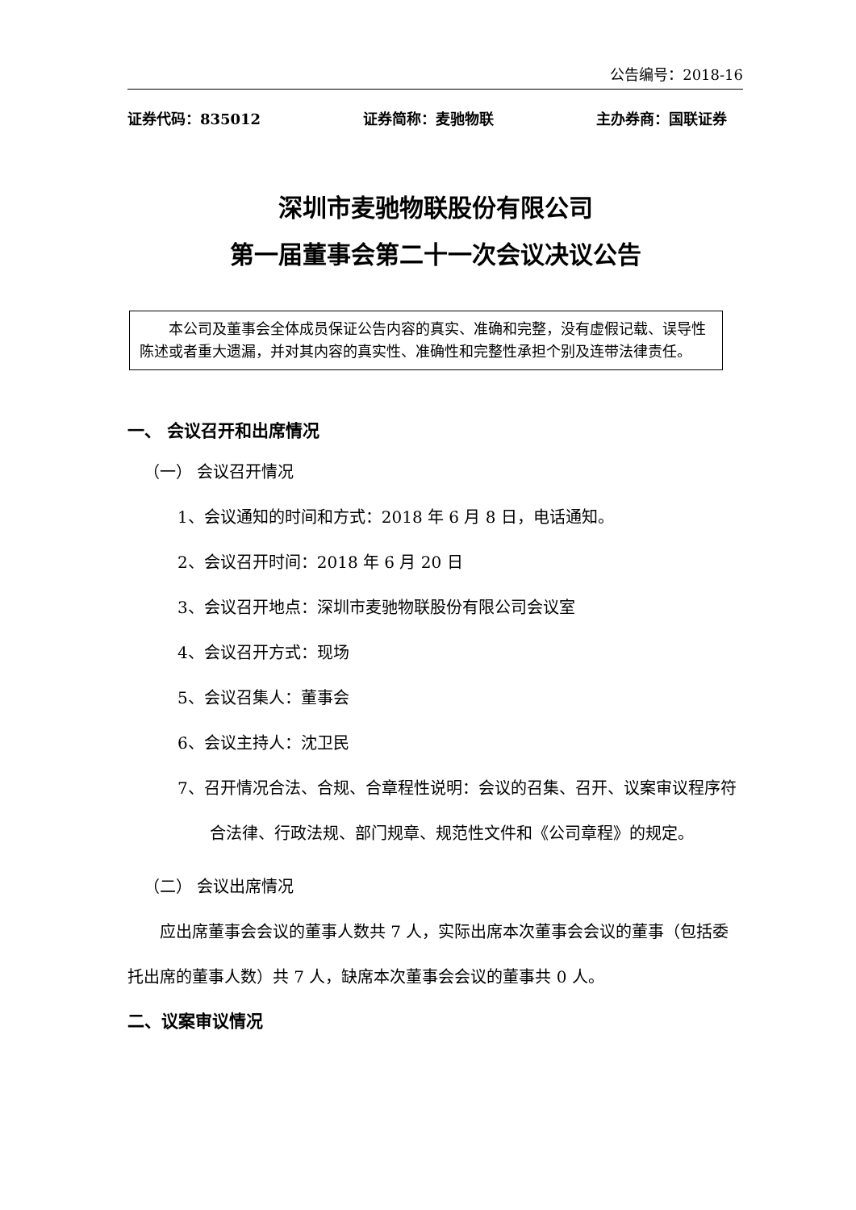公告编号：2018-16
证券代码：835012 证券简称：麦驰物联 主办券商：国联证券
深圳市麦驰物联股份有限公司
第一届董事会第二十一次会议决议公告
本公司及董事会全体成员保证公告内容的真实、准确和完整，没有虚假记载、误导性陈述或者重大遗漏，并对其内容的真实性、准确性和完整性承担个别及连带法律责任。
一、 会议召开和出席情况
（一） 会议召开情况
1、会议通知的时间和方式：2018 年 6 月 8 日，电话通知。
2、会议召开时间：2018 年 6 月 20 日
3、会议召开地点：深圳市麦驰物联股份有限公司会议室
4、会议召开方式：现场
5、会议召集人：董事会
6、会议主持人：沈卫民
7、召开情况合法、合规、合章程性说明：会议的召集、召开、议案审议程序符合法律、行政法规、部门规章、规范性文件和《公司章程》的规定。
（二） 会议出席情况
应出席董事会会议的董事人数共 7 人，实际出席本次董事会会议的董事（包括委托出席的董事人数）共 7 人，缺席本次董事会会议的董事共 0 人。
二、议案审议情况